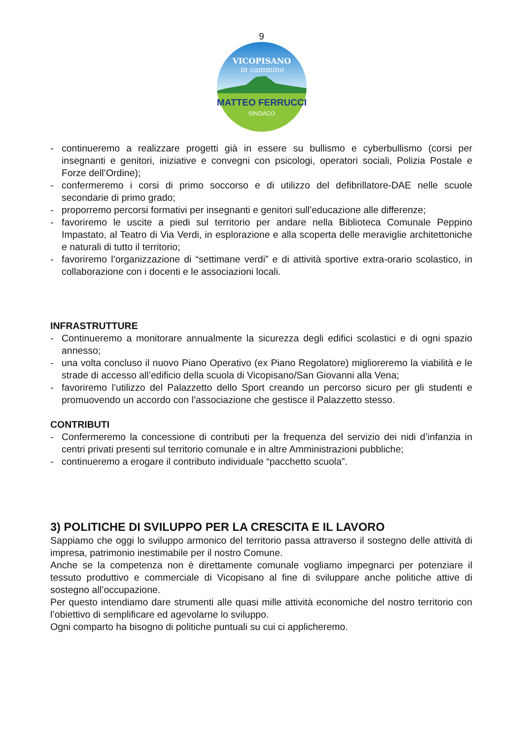9
VICOPISANO
in cammino
MATTEO FERRUCCI
SINDACO
- continueremo a realizzare progetti già in essere su bullismo e cyberbullismo (corsi per insegnanti e genitori, iniziative e convegni con psicologi, operatori sociali, Polizia Postale e Forze dell’Ordine);
- confermeremo i corsi di primo soccorso e di utilizzo del defibrillatore-DAE nelle scuole secondarie di primo grado;
- proporremo percorsi formativi per insegnanti e genitori sull’educazione alle differenze;
- favoriremo le uscite a piedi sul territorio per andare nella Biblioteca Comunale Peppino Impastato, al Teatro di Via Verdi, in esplorazione e alla scoperta delle meraviglie architettoniche e naturali di tutto il territorio;
- favoriremo l’organizzazione di “settimane verdi” e di attività sportive extra-orario scolastico, in collaborazione con i docenti e le associazioni locali.
INFRASTRUTTURE
- Continueremo a monitorare annualmente la sicurezza degli edifici scolastici e di ogni spazio annesso;
- una volta concluso il nuovo Piano Operativo (ex Piano Regolatore) miglioreremo la viabilità e le strade di accesso all’edificio della scuola di Vicopisano/San Giovanni alla Vena;
- favoriremo l’utilizzo del Palazzetto dello Sport creando un percorso sicuro per gli studenti e promuovendo un accordo con l’associazione che gestisce il Palazzetto stesso.
CONTRIBUTI
- Confermeremo la concessione di contributi per la frequenza del servizio dei nidi d’infanzia in centri privati presenti sul territorio comunale e in altre Amministrazioni pubbliche;
- continueremo a erogare il contributo individuale “pacchetto scuola”.
3) POLITICHE DI SVILUPPO PER LA CRESCITA E IL LAVORO
Sappiamo che oggi lo sviluppo armonico del territorio passa attraverso il sostegno delle attività di impresa, patrimonio inestimabile per il nostro Comune.
Anche se la competenza non è direttamente comunale vogliamo impegnarci per potenziare il tessuto produttivo e commerciale di Vicopisano al fine di sviluppare anche politiche attive di sostegno all’occupazione.
Per questo intendiamo dare strumenti alle quasi mille attività economiche del nostro territorio con l’obiettivo di semplificare ed agevolarne lo sviluppo.
Ogni comparto ha bisogno di politiche puntuali su cui ci applicheremo.